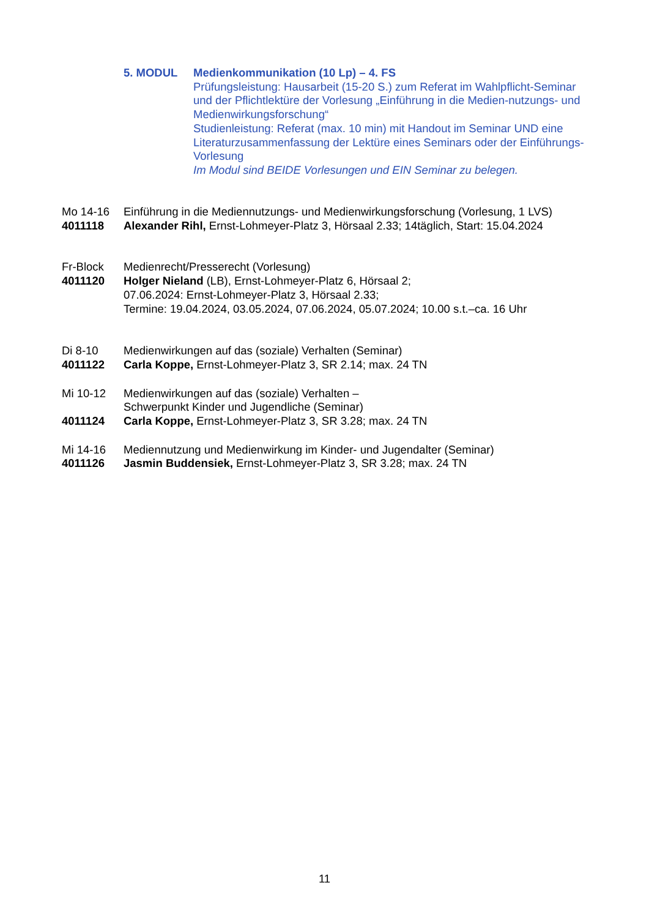5. MODUL Medienkommunikation (10 Lp) – 4. FS
Prüfungsleistung: Hausarbeit (15-20 S.) zum Referat im Wahlpflicht-Seminar und der Pflichtlektüre der Vorlesung „Einführung in die Medien-nutzungs- und Medienwirkungsforschung“
Studienleistung: Referat (max. 10 min) mit Handout im Seminar UND eine Literaturzusammenfassung der Lektüre eines Seminars oder der Einführungs-Vorlesung
Im Modul sind BEIDE Vorlesungen und EIN Seminar zu belegen.
Mo 14-16
4011118
Einführung in die Mediennutzungs- und Medienwirkungsforschung (Vorlesung, 1 LVS)
Alexander Rihl, Ernst-Lohmeyer-Platz 3, Hörsaal 2.33; 14täglich, Start: 15.04.2024
Fr-Block
4011120
Medienrecht/Presserecht (Vorlesung)
Holger Nieland (LB), Ernst-Lohmeyer-Platz 6, Hörsaal 2;
07.06.2024: Ernst-Lohmeyer-Platz 3, Hörsaal 2.33;
Termine: 19.04.2024, 03.05.2024, 07.06.2024, 05.07.2024; 10.00 s.t.–ca. 16 Uhr
Di 8-10
4011122
Medienwirkungen auf das (soziale) Verhalten (Seminar)
Carla Koppe, Ernst-Lohmeyer-Platz 3, SR 2.14; max. 24 TN
Mi 10-12
4011124
Medienwirkungen auf das (soziale) Verhalten –
Schwerpunkt Kinder und Jugendliche (Seminar)
Carla Koppe, Ernst-Lohmeyer-Platz 3, SR 3.28; max. 24 TN
Mi 14-16
4011126
Mediennutzung und Medienwirkung im Kinder- und Jugendalter (Seminar)
Jasmin Buddensiek, Ernst-Lohmeyer-Platz 3, SR 3.28; max. 24 TN
11